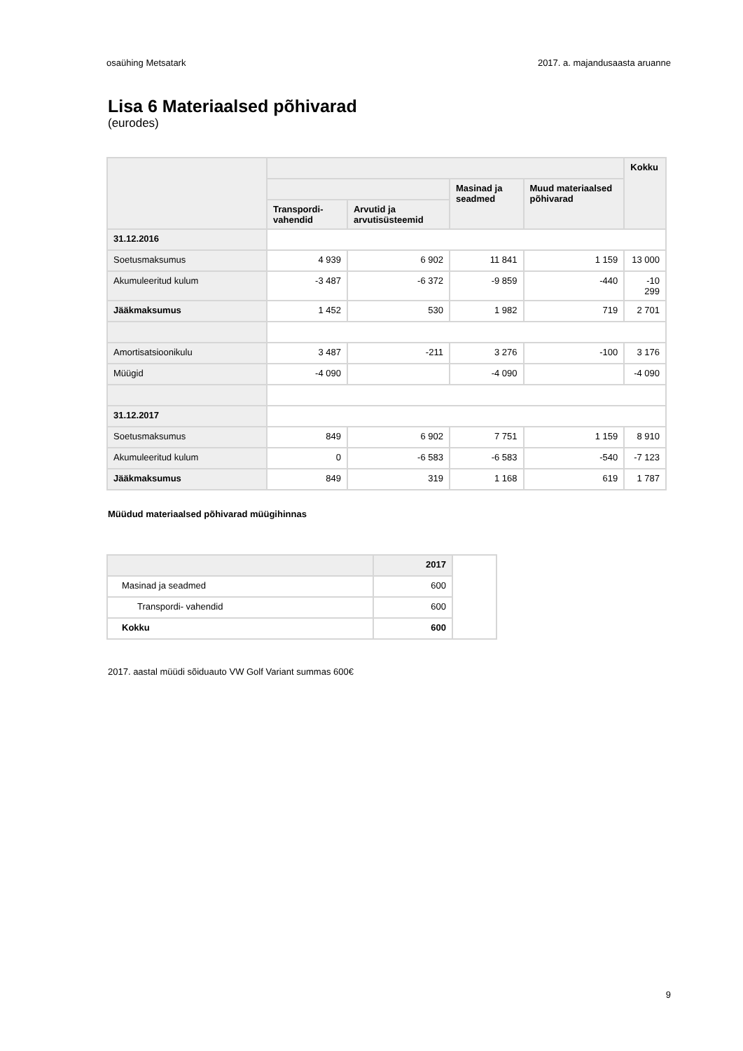osaühing Metsatark 2017. a. majandusaasta aruanne
Lisa 6 Materiaalsed põhivarad
(eurodes)
| | | | | | Kokku |
| --- | --- | --- | --- | --- | --- |
| | | | Masinad ja seadmed | Muud materiaalsed põhivarad | |
| | Transpordi-vahendid | Arvutid ja arvutisüsteemid | | | |
| 31.12.2016 | | | | | |
| Soetusmaksumus | 4 939 | 6 902 | 11 841 | 1 159 | 13 000 |
| Akumuleeritud kulum | -3 487 | -6 372 | -9 859 | -440 | -10 299 |
| Jääkmaksumus | 1 452 | 530 | 1 982 | 719 | 2 701 |
| Amortisatsioonikulu | 3 487 | -211 | 3 276 | -100 | 3 176 |
| Müügid | -4 090 | | -4 090 | | -4 090 |
| 31.12.2017 | | | | | |
| Soetusmaksumus | 849 | 6 902 | 7 751 | 1 159 | 8 910 |
| Akumuleeritud kulum | 0 | -6 583 | -6 583 | -540 | -7 123 |
| Jääkmaksumus | 849 | 319 | 1 168 | 619 | 1 787 |
Müüdud materiaalsed põhivarad müügihinnas
| | 2017 | |
| Masinad ja seadmed | 600 | |
| Transpordi- vahendid | 600 | |
| Kokku | 600 | |
2017. aastal müüdi sõiduauto VW Golf Variant summas 600€
9